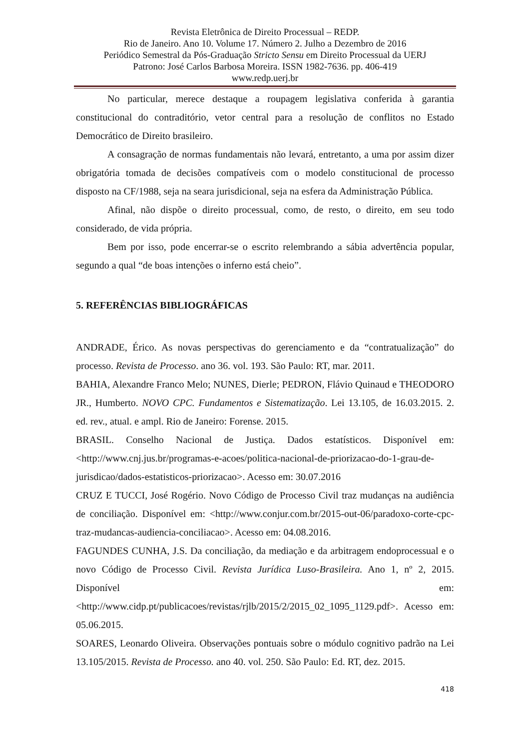Revista Eletrônica de Direito Processual – REDP.
Rio de Janeiro. Ano 10. Volume 17. Número 2. Julho a Dezembro de 2016
Periódico Semestral da Pós-Graduação Stricto Sensu em Direito Processual da UERJ
Patrono: José Carlos Barbosa Moreira. ISSN 1982-7636. pp. 406-419
www.redp.uerj.br
No particular, merece destaque a roupagem legislativa conferida à garantia constitucional do contraditório, vetor central para a resolução de conflitos no Estado Democrático de Direito brasileiro.
A consagração de normas fundamentais não levará, entretanto, a uma por assim dizer obrigatória tomada de decisões compatíveis com o modelo constitucional de processo disposto na CF/1988, seja na seara jurisdicional, seja na esfera da Administração Pública.
Afinal, não dispõe o direito processual, como, de resto, o direito, em seu todo considerado, de vida própria.
Bem por isso, pode encerrar-se o escrito relembrando a sábia advertência popular, segundo a qual “de boas intenções o inferno está cheio”.
5. REFERÊNCIAS BIBLIOGRÁFICAS
ANDRADE, Érico. As novas perspectivas do gerenciamento e da “contratualização” do processo. Revista de Processo. ano 36. vol. 193. São Paulo: RT, mar. 2011.
BAHIA, Alexandre Franco Melo; NUNES, Dierle; PEDRON, Flávio Quinaud e THEODORO JR., Humberto. NOVO CPC. Fundamentos e Sistematização. Lei 13.105, de 16.03.2015. 2. ed. rev., atual. e ampl. Rio de Janeiro: Forense. 2015.
BRASIL. Conselho Nacional de Justiça. Dados estatísticos. Disponível em: <http://www.cnj.jus.br/programas-e-acoes/politica-nacional-de-priorizacao-do-1-grau-de-jurisdicao/dados-estatisticos-priorizacao>. Acesso em: 30.07.2016
CRUZ E TUCCI, José Rogério. Novo Código de Processo Civil traz mudanças na audiência de conciliação. Disponível em: <http://www.conjur.com.br/2015-out-06/paradoxo-corte-cpc-traz-mudancas-audiencia-conciliacao>. Acesso em: 04.08.2016.
FAGUNDES CUNHA, J.S. Da conciliação, da mediação e da arbitragem endoprocessual e o novo Código de Processo Civil. Revista Jurídica Luso-Brasileira. Ano 1, nº 2, 2015. Disponível em: <http://www.cidp.pt/publicacoes/revistas/rjlb/2015/2/2015_02_1095_1129.pdf>. Acesso em: 05.06.2015.
SOARES, Leonardo Oliveira. Observações pontuais sobre o módulo cognitivo padrão na Lei 13.105/2015. Revista de Processo. ano 40. vol. 250. São Paulo: Ed. RT, dez. 2015.
418